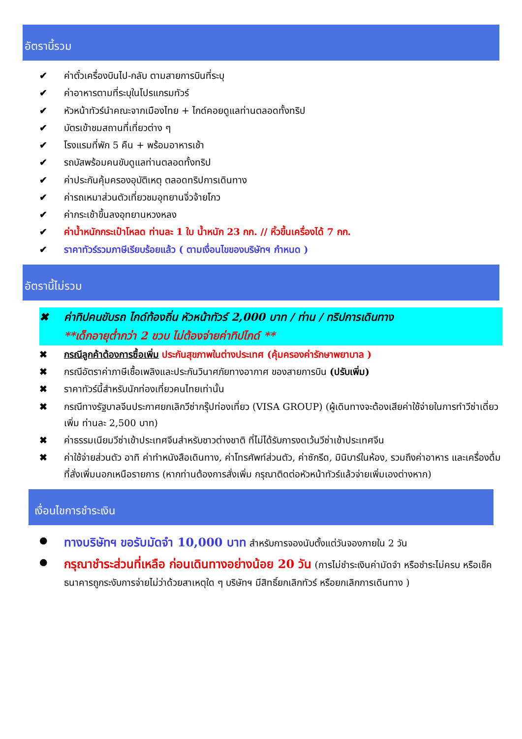อัตรานี้รวม
✔ ค่าตั๋วเครื่องบินไป-กลับ ตามสายการบินที่ระบุ
✔ ค่าอาหารตามที่ระบุในโปรแกรมทัวร์
✔ หัวหน้าทัวร์นำคณะจากเมืองไทย + ไกด์คอยดูแลท่านตลอดทั้งทริป
✔ บัตรเข้าชมสถานที่เที่ยวต่าง ๆ
✔ โรงแรมที่พัก 5 คืน + พร้อมอาหารเช้า
✔ รถบัสพร้อมคนขับดูแลท่านตลอดทั้งทริป
✔ ค่าประกันคุ้มครองอุบัติเหตุ ตลอดทริปการเดินทาง
✔ ค่ารถเหมาส่วนตัวเที่ยวชมอุทยานจิ่วจ้ายโกว
✔ ค่ากระเช้าขึ้นลงอุทยานหวงหลง
✔ ค่าน้ำหนักกระเป๋าโหลด ท่านละ 1 ใบ น้ำหนัก 23 กก. // หิ้วขึ้นเครื่องได้ 7 กก.
✔ ราคาทัวร์รวมภาษีเรียบร้อยแล้ว ( ตามเงื่อนไขของบริษัทฯ กำหนด )
อัตรานี้ไม่รวม
✖ ค่าทิปคนขับรถ ไกด์ท้องถิ่น หัวหน้าทัวร์ 2,000 บาท / ท่าน / ทริปการเดินทาง
**เด็กอายุต่ำกว่า 2 ขวบ ไม่ต้องจ่ายค่าทิปไกด์ **
✖ กรณีลูกค้าต้องการซื้อเพิ่ม ประกันสุขภาพในต่างประเทศ (คุ้มครองค่ารักษาพยาบาล )
✖ กรณีอัตราค่าภาษีเชื้อเพลิงและประกันวินาศภัยทางอากาศ ของสายการบิน (ปรับเพิ่ม)
✖ ราคาทัวร์นี้สำหรับนักท่องเที่ยวคนไทยเท่านั้น
✖ กรณีทางรัฐบาลจีนประกาศยกเลิกวีซ่ากรุ๊ปท่องเที่ยว (VISA GROUP) (ผู้เดินทางจะต้องเสียค่าใช้จ่ายในการทำวีซ่าเดี่ยวเพิ่ม ท่านละ 2,500 บาท)
✖ ค่าธรรมเนียมวีซ่าเข้าประเทศจีนสำหรับชาวต่างชาติ ที่ไม่ได้รับการงดเว้นวีซ่าเข้าประเทศจีน
✖ ค่าใช้จ่ายส่วนตัว อาทิ ค่าทำหนังสือเดินทาง, ค่าโทรศัพท์ส่วนตัว, ค่าซักรีด, มินิบาร์ในห้อง, รวมถึงค่าอาหาร และเครื่องดื่มที่สั่งเพิ่มนอกเหนือรายการ (หากท่านต้องการสั่งเพิ่ม กรุณาติดต่อหัวหน้าทัวร์แล้วจ่ายเพิ่มเองต่างหาก)
เงื่อนไขการชำระเงิน
● ทางบริษัทฯ ขอรับมัดจำ 10,000 บาท สำหรับการจองนับตั้งแต่วันจองภายใน 2 วัน
● กรุณาชำระส่วนที่เหลือ ก่อนเดินทางอย่างน้อย 20 วัน (การไม่ชำระเงินค่ามัดจำ หรือชำระไม่ครบ หรือเช็คธนาคารถูกระงับการจ่ายไม่ว่าด้วยสาเหตุใด ๆ บริษัทฯ มีสิทธิ์ยกเลิกทัวร์ หรือยกเลิกการเดินทาง )